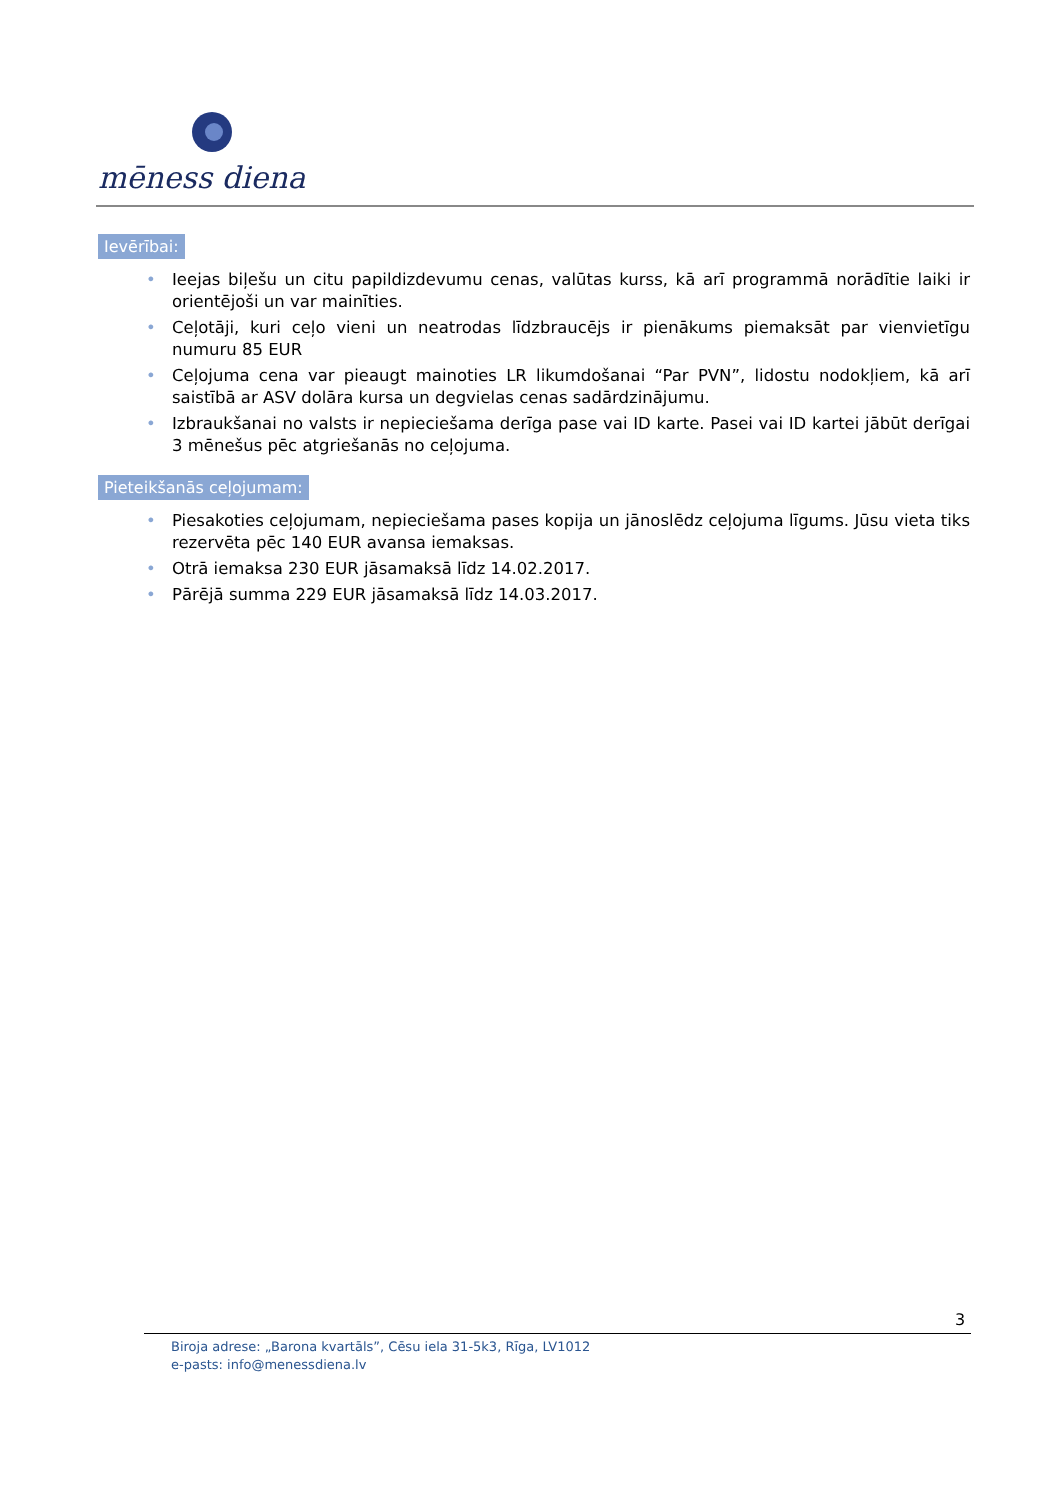mēness diena
Ievērībai:
• Ieejas biļešu un citu papildizdevumu cenas, valūtas kurss, kā arī programmā norādītie laiki ir orientējoši un var mainīties.
• Ceļotāji, kuri ceļo vieni un neatrodas līdzbraucējs ir pienākums piemaksāt par vienvietīgu numuru 85 EUR
• Ceļojuma cena var pieaugt mainoties LR likumdošanai “Par PVN”, lidostu nodokļiem, kā arī saistībā ar ASV dolāra kursa un degvielas cenas sadārdzinājumu.
• Izbraukšanai no valsts ir nepieciešama derīga pase vai ID karte. Pasei vai ID kartei jābūt derīgai 3 mēnešus pēc atgriešanās no ceļojuma.
Pieteikšanās ceļojumam:
• Piesakoties ceļojumam, nepieciešama pases kopija un jānoslēdz ceļojuma līgums. Jūsu vieta tiks rezervēta pēc 140 EUR avansa iemaksas.
• Otrā iemaksa 230 EUR jāsamaksā līdz 14.02.2017.
• Pārējā summa 229 EUR jāsamaksā līdz 14.03.2017.
3
Biroja adrese: „Barona kvartāls”, Cēsu iela 31-5k3, Rīga, LV1012
e-pasts: info@menessdiena.lv